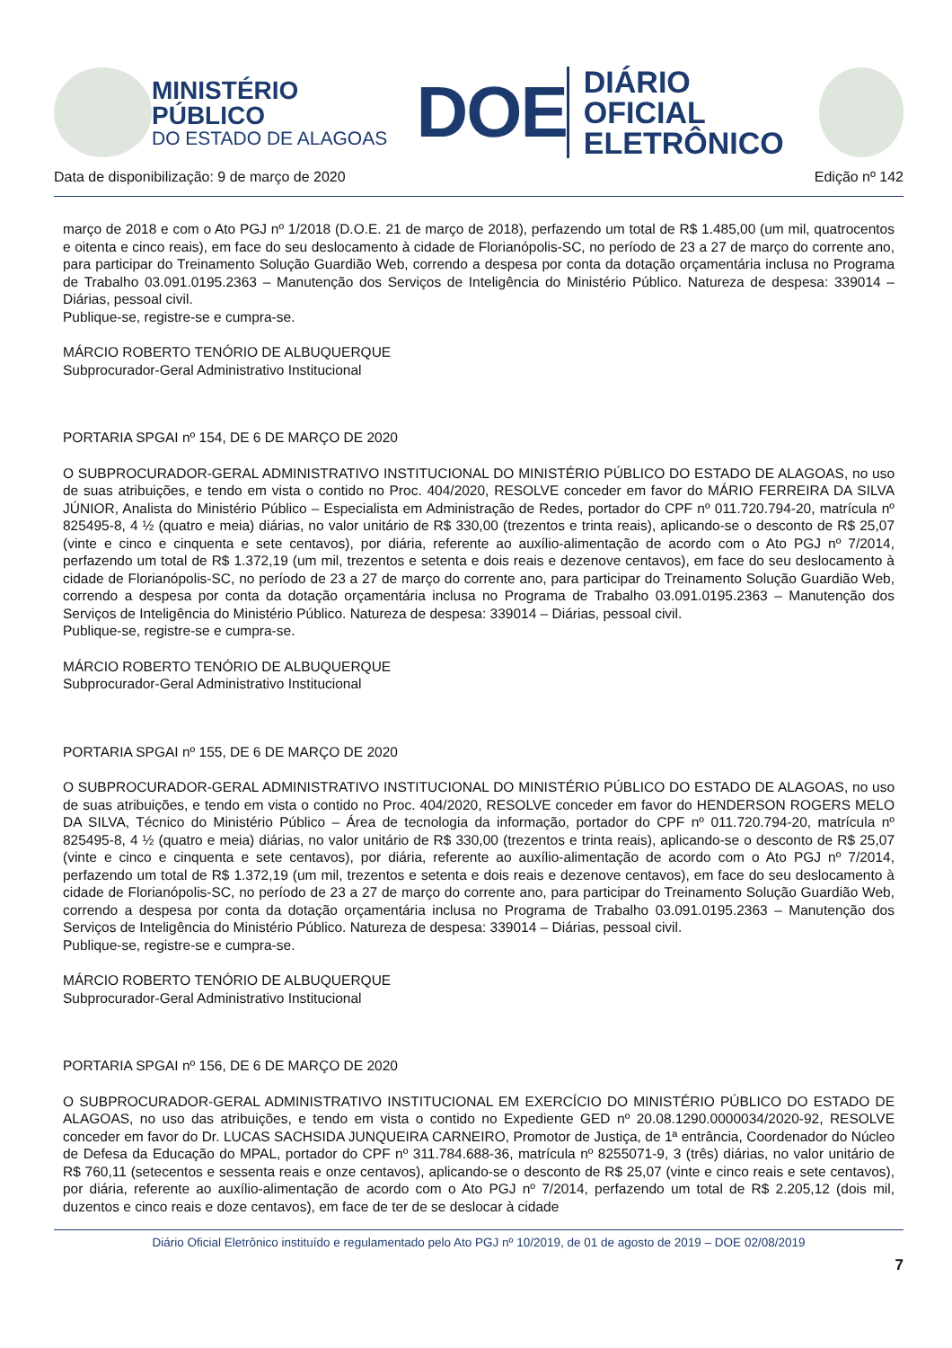MINISTÉRIO PÚBLICO
DO ESTADO DE ALAGOAS
DOE
DIÁRIO OFICIAL
ELETRÔNICO
Data de disponibilização: 9 de março de 2020 Edição nº 142
março de 2018 e com o Ato PGJ nº 1/2018 (D.O.E. 21 de março de 2018), perfazendo um total de R$ 1.485,00 (um mil, quatrocentos e oitenta e cinco reais), em face do seu deslocamento à cidade de Florianópolis-SC, no período de 23 a 27 de março do corrente ano, para participar do Treinamento Solução Guardião Web, correndo a despesa por conta da dotação orçamentária inclusa no Programa de Trabalho 03.091.0195.2363 – Manutenção dos Serviços de Inteligência do Ministério Público. Natureza de despesa: 339014 – Diárias, pessoal civil.
Publique-se, registre-se e cumpra-se.
MÁRCIO ROBERTO TENÓRIO DE ALBUQUERQUE
Subprocurador-Geral Administrativo Institucional
PORTARIA SPGAI nº 154, DE 6 DE MARÇO DE 2020
O SUBPROCURADOR-GERAL ADMINISTRATIVO INSTITUCIONAL DO MINISTÉRIO PÚBLICO DO ESTADO DE ALAGOAS, no uso de suas atribuições, e tendo em vista o contido no Proc. 404/2020, RESOLVE conceder em favor do MÁRIO FERREIRA DA SILVA JÚNIOR, Analista do Ministério Público – Especialista em Administração de Redes, portador do CPF nº 011.720.794-20, matrícula nº 825495-8, 4 ½ (quatro e meia) diárias, no valor unitário de R$ 330,00 (trezentos e trinta reais), aplicando-se o desconto de R$ 25,07 (vinte e cinco e cinquenta e sete centavos), por diária, referente ao auxílio-alimentação de acordo com o Ato PGJ nº 7/2014, perfazendo um total de R$ 1.372,19 (um mil, trezentos e setenta e dois reais e dezenove centavos), em face do seu deslocamento à cidade de Florianópolis-SC, no período de 23 a 27 de março do corrente ano, para participar do Treinamento Solução Guardião Web, correndo a despesa por conta da dotação orçamentária inclusa no Programa de Trabalho 03.091.0195.2363 – Manutenção dos Serviços de Inteligência do Ministério Público. Natureza de despesa: 339014 – Diárias, pessoal civil.
Publique-se, registre-se e cumpra-se.
MÁRCIO ROBERTO TENÓRIO DE ALBUQUERQUE
Subprocurador-Geral Administrativo Institucional
PORTARIA SPGAI nº 155, DE 6 DE MARÇO DE 2020
O SUBPROCURADOR-GERAL ADMINISTRATIVO INSTITUCIONAL DO MINISTÉRIO PÚBLICO DO ESTADO DE ALAGOAS, no uso de suas atribuições, e tendo em vista o contido no Proc. 404/2020, RESOLVE conceder em favor do HENDERSON ROGERS MELO DA SILVA, Técnico do Ministério Público – Área de tecnologia da informação, portador do CPF nº 011.720.794-20, matrícula nº 825495-8, 4 ½ (quatro e meia) diárias, no valor unitário de R$ 330,00 (trezentos e trinta reais), aplicando-se o desconto de R$ 25,07 (vinte e cinco e cinquenta e sete centavos), por diária, referente ao auxílio-alimentação de acordo com o Ato PGJ nº 7/2014, perfazendo um total de R$ 1.372,19 (um mil, trezentos e setenta e dois reais e dezenove centavos), em face do seu deslocamento à cidade de Florianópolis-SC, no período de 23 a 27 de março do corrente ano, para participar do Treinamento Solução Guardião Web, correndo a despesa por conta da dotação orçamentária inclusa no Programa de Trabalho 03.091.0195.2363 – Manutenção dos Serviços de Inteligência do Ministério Público. Natureza de despesa: 339014 – Diárias, pessoal civil.
Publique-se, registre-se e cumpra-se.
MÁRCIO ROBERTO TENÓRIO DE ALBUQUERQUE
Subprocurador-Geral Administrativo Institucional
PORTARIA SPGAI nº 156, DE 6 DE MARÇO DE 2020
O SUBPROCURADOR-GERAL ADMINISTRATIVO INSTITUCIONAL EM EXERCÍCIO DO MINISTÉRIO PÚBLICO DO ESTADO DE ALAGOAS, no uso das atribuições, e tendo em vista o contido no Expediente GED nº 20.08.1290.0000034/2020-92, RESOLVE conceder em favor do Dr. LUCAS SACHSIDA JUNQUEIRA CARNEIRO, Promotor de Justiça, de 1ª entrância, Coordenador do Núcleo de Defesa da Educação do MPAL, portador do CPF nº 311.784.688-36, matrícula nº 8255071-9, 3 (três) diárias, no valor unitário de R$ 760,11 (setecentos e sessenta reais e onze centavos), aplicando-se o desconto de R$ 25,07 (vinte e cinco reais e sete centavos), por diária, referente ao auxílio-alimentação de acordo com o Ato PGJ nº 7/2014, perfazendo um total de R$ 2.205,12 (dois mil, duzentos e cinco reais e doze centavos), em face de ter de se deslocar à cidade
Diário Oficial Eletrônico instituído e regulamentado pelo Ato PGJ nº 10/2019, de 01 de agosto de 2019 – DOE 02/08/2019
7